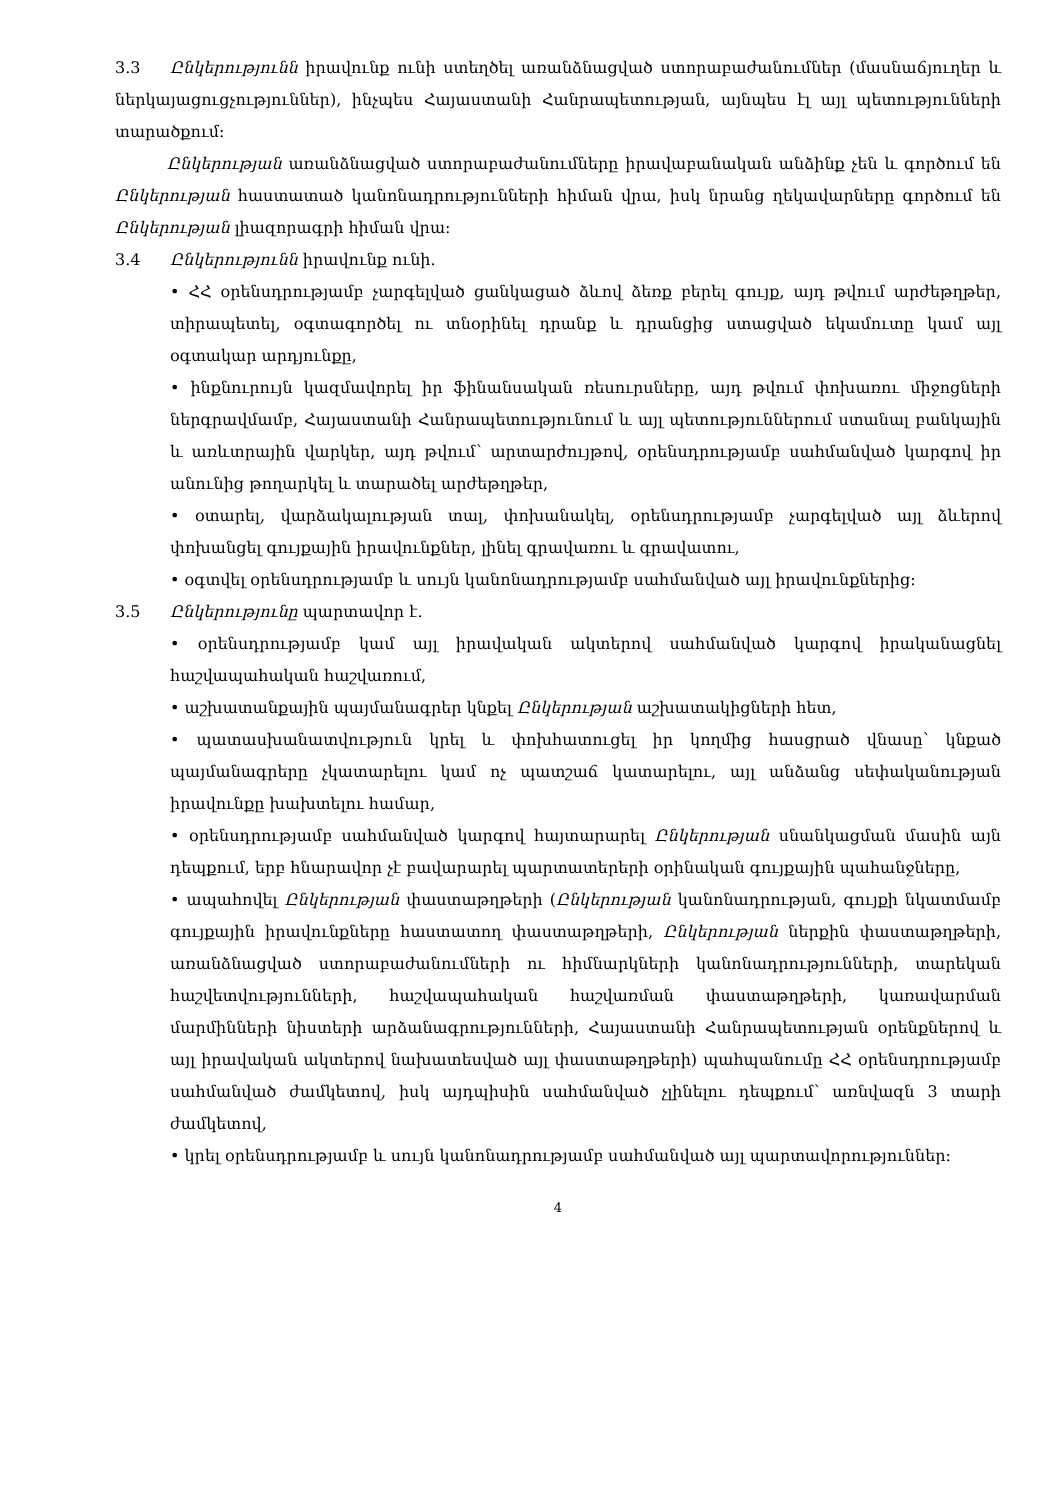3.3 Ընկերությունն իրավունք ունի ստեղծել առանձնացված ստորաբաժանումներ (մասնաճյուղեր և ներկայացուցչություններ), ինչպես Հայաստանի Հանրապետության, այնպես էլ այլ պետությունների տարածքում:
Ընկերության առանձնացված ստորաբաժանումները իրավաբանական անձինք չեն և գործում են Ընկերության հաստատած կանոնադրությունների հիման վրա, իսկ նրանց ղեկավարները գործում են Ընկերության լիազորագրի հիման վրա:
3.4 Ընկերությունն իրավունք ունի.
• ՀՀ օրենսդրությամբ չարգելված ցանկացած ձևով ձեռք բերել գույք, այդ թվում արժեթղթեր, տիրապետել, օգտագործել ու տնօրինել դրանք և դրանցից ստացված եկամուտը կամ այլ օգտակար արդյունքը,
• ինքնուրույն կազմավորել իր ֆինանսական ռեսուրսները, այդ թվում փոխառու միջոցների ներգրավմամբ, Հայաստանի Հանրապետությունում և այլ պետություններում ստանալ բանկային և առևտրային վարկեր, այդ թվում՝ արտարժույթով, օրենսդրությամբ սահմանված կարգով իր անունից թողարկել և տարածել արժեթղթեր,
• օտարել, վարձակալության տալ, փոխանակել, օրենսդրությամբ չարգելված այլ ձևերով փոխանցել գույքային իրավունքներ, լինել գրավառու և գրավատու,
• օգտվել օրենսդրությամբ և սույն կանոնադրությամբ սահմանված այլ իրավունքներից:
3.5 Ընկերությունը պարտավոր է.
• օրենսդրությամբ կամ այլ իրավական ակտերով սահմանված կարգով իրականացնել հաշվապահական հաշվառում,
• աշխատանքային պայմանագրեր կնքել Ընկերության աշխատակիցների հետ,
• պատասխանատվություն կրել և փոխհատուցել իր կողմից հասցրած վնասը՝ կնքած պայմանագրերը չկատարելու կամ ոչ պատշաճ կատարելու, այլ անձանց սեփականության իրավունքը խախտելու համար,
• օրենսդրությամբ սահմանված կարգով հայտարարել Ընկերության սնանկացման մասին այն դեպքում, երբ հնարավոր չէ բավարարել պարտատերերի օրինական գույքային պահանջները,
• ապահովել Ընկերության փաստաթղթերի (Ընկերության կանոնադրության, գույքի նկատմամբ գույքային իրավունքները հաստատող փաստաթղթերի, Ընկերության ներքին փաստաթղթերի, առանձնացված ստորաբաժանումների ու հիմնարկների կանոնադրությունների, տարեկան հաշվետվությունների, հաշվապահական հաշվառման փաստաթղթերի, կառավարման մարմինների նիստերի արձանագրությունների, Հայաստանի Հանրապետության օրենքներով և այլ իրավական ակտերով նախատեսված այլ փաստաթղթերի) պահպանումը ՀՀ օրենսդրությամբ սահմանված ժամկետով, իսկ այդպիսին սահմանված չլինելու դեպքում՝ առնվազն 3 տարի ժամկետով,
• կրել օրենսդրությամբ և սույն կանոնադրությամբ սահմանված այլ պարտավորություններ:
4